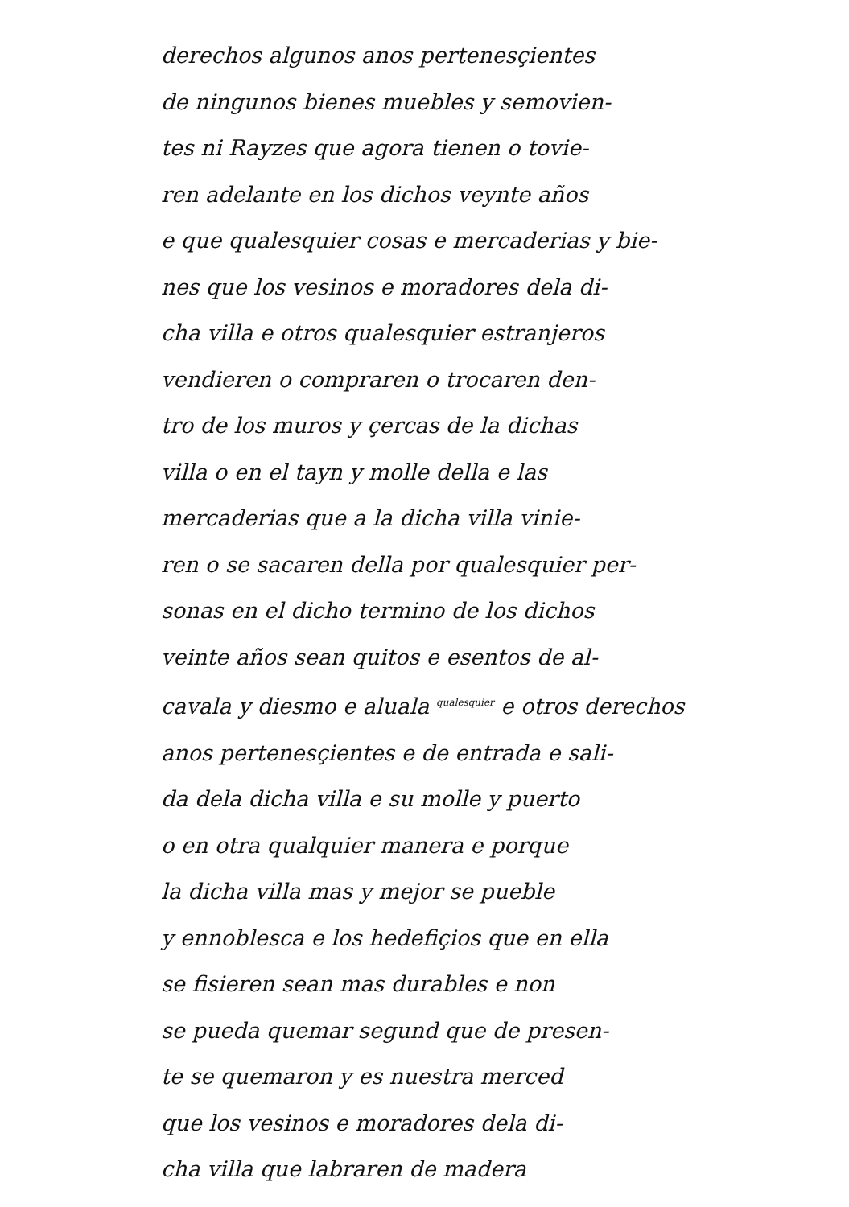derechos algunos anos pertenesçientes
de ningunos bienes muebles y semovien-
tes ni Rayzes que agora tienen o tovie-
ren adelante en los dichos veynte años
e que qualesquier cosas e mercaderias y bie-
nes que los vesinos e moradores dela di-
cha villa e otros qualesquier estranjeros
vendieren o compraren o trocaren den-
tro de los muros y çercas de la dichas
villa o en el tayn y molle della e las
mercaderias que a la dicha villa vinie-
ren o se sacaren della por qualesquier per-
sonas en el dicho termino de los dichos
veinte años sean quitos e esentos de al-
cavala y diesmo e aluala <sup>qualesquier</sup> e otros derechos
anos pertenesçientes e de entrada e sali-
da dela dicha villa e su molle y puerto
o en otra qualquier manera e porque
la dicha villa mas y mejor se pueble
y ennoblesca e los hedefiçios que en ella
se fisieren sean mas durables e non
se pueda quemar segund que de presen-
te se quemaron y es nuestra merced
que los vesinos e moradores dela di-
cha villa que labraren de madera